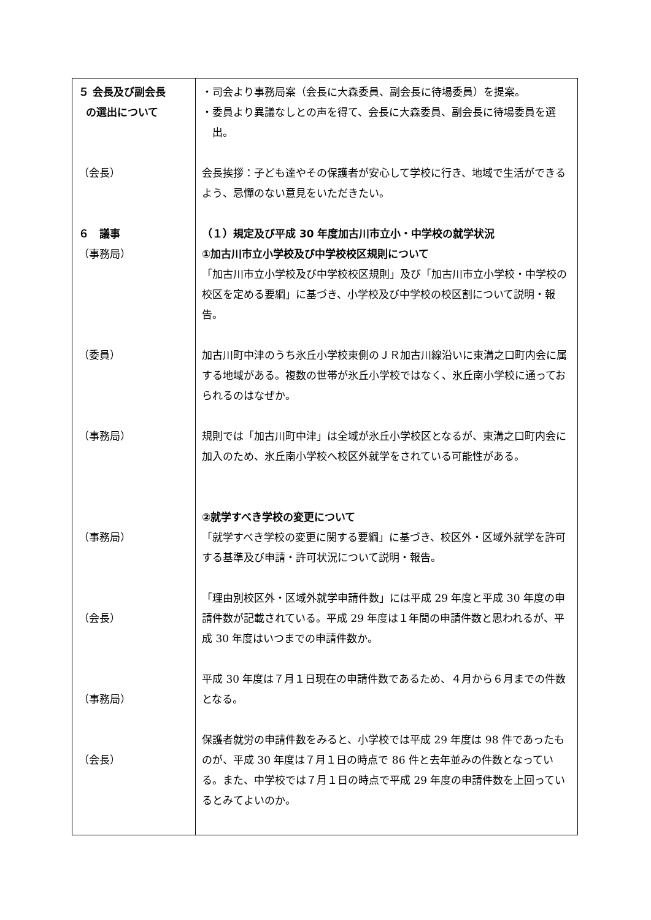| ５ 会長及び副会長 の選出について （会長） ６ 議事 （事務局） （委員） （事務局） （事務局） （会長） （事務局） （会長） | ・司会より事務局案（会長に大森委員、副会長に待場委員）を提案。 ・委員より異議なしとの声を得て、会長に大森委員、副会長に待場委員を選出。 会長挨拶：子ども達やその保護者が安心して学校に行き、地域で生活ができるよう、忌憚のない意見をいただきたい。 （１）規定及び平成 30 年度加古川市立小・中学校の就学状況 ①加古川市立小学校及び中学校校区規則について 「加古川市立小学校及び中学校校区規則」及び「加古川市立小学校・中学校の校区を定める要綱」に基づき、小学校及び中学校の校区割について説明・報告。 加古川町中津のうち氷丘小学校東側のＪＲ加古川線沿いに東溝之口町内会に属する地域がある。複数の世帯が氷丘小学校ではなく、氷丘南小学校に通っておられるのはなぜか。 規則では「加古川町中津」は全域が氷丘小学校区となるが、東溝之口町内会に加入のため、氷丘南小学校へ校区外就学をされている可能性がある。 ②就学すべき学校の変更について 「就学すべき学校の変更に関する要綱」に基づき、校区外・区域外就学を許可する基準及び申請・許可状況について説明・報告。 「理由別校区外・区域外就学申請件数」には平成 29 年度と平成 30 年度の申請件数が記載されている。平成 29 年度は１年間の申請件数と思われるが、平成 30 年度はいつまでの申請件数か。 平成 30 年度は７月１日現在の申請件数であるため、４月から６月までの件数となる。 保護者就労の申請件数をみると、小学校では平成 29 年度は 98 件であったものが、平成 30 年度は７月１日の時点で 86 件と去年並みの件数となっている。また、中学校では７月１日の時点で平成 29 年度の申請件数を上回っているとみてよいのか。 |